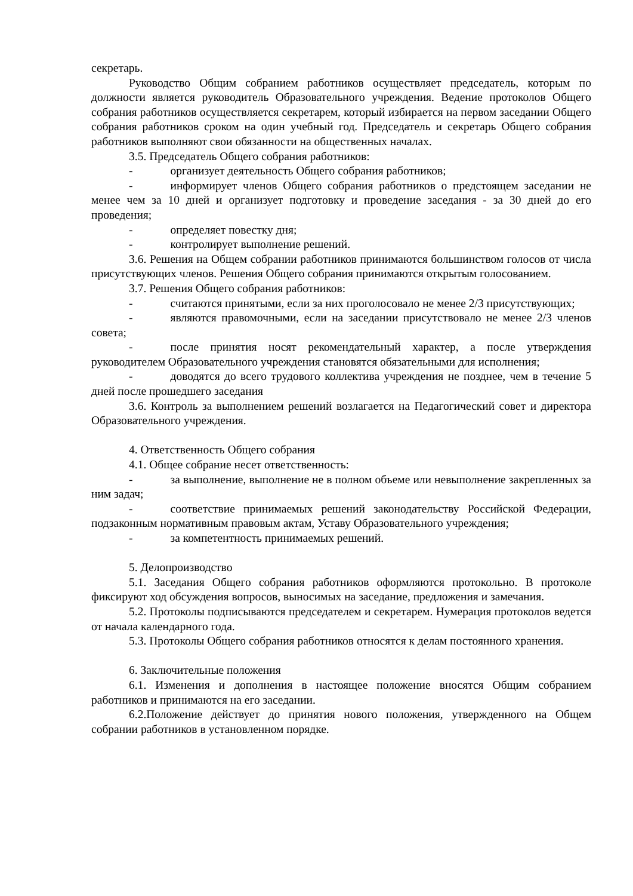секретарь.
Руководство Общим собранием работников осуществляет председатель, которым по должности является руководитель Образовательного учреждения. Ведение протоколов Общего собрания работников осуществляется секретарем, который избирается на первом заседании Общего собрания работников сроком на один учебный год. Председатель и секретарь Общего собрания работников выполняют свои обязанности на общественных началах.
3.5. Председатель Общего собрания работников:
- организует деятельность Общего собрания работников;
- информирует членов Общего собрания работников о предстоящем заседании не менее чем за 10 дней и организует подготовку и проведение заседания - за 30 дней до его проведения;
- определяет повестку дня;
- контролирует выполнение решений.
3.6. Решения на Общем собрании работников принимаются большинством голосов от числа присутствующих членов. Решения Общего собрания принимаются открытым голосованием.
3.7. Решения Общего собрания работников:
- считаются принятыми, если за них проголосовало не менее 2/3 присутствующих;
- являются правомочными, если на заседании присутствовало не менее 2/3 членов совета;
- после принятия носят рекомендательный характер, а после утверждения руководителем Образовательного учреждения становятся обязательными для исполнения;
- доводятся до всего трудового коллектива учреждения не позднее, чем в течение 5 дней после прошедшего заседания
3.6. Контроль за выполнением решений возлагается на Педагогический совет и директора Образовательного учреждения.
4. Ответственность Общего собрания
4.1. Общее собрание несет ответственность:
- за выполнение, выполнение не в полном объеме или невыполнение закрепленных за ним задач;
- соответствие принимаемых решений законодательству Российской Федерации, подзаконным нормативным правовым актам, Уставу Образовательного учреждения;
- за компетентность принимаемых решений.
5. Делопроизводство
5.1. Заседания Общего собрания работников оформляются протокольно. В протоколе фиксируют ход обсуждения вопросов, выносимых на заседание, предложения и замечания.
5.2. Протоколы подписываются председателем и секретарем. Нумерация протоколов ведется от начала календарного года.
5.3. Протоколы Общего собрания работников относятся к делам постоянного хранения.
6. Заключительные положения
6.1. Изменения и дополнения в настоящее положение вносятся Общим собранием работников и принимаются на его заседании.
6.2.Положение действует до принятия нового положения, утвержденного на Общем собрании работников в установленном порядке.